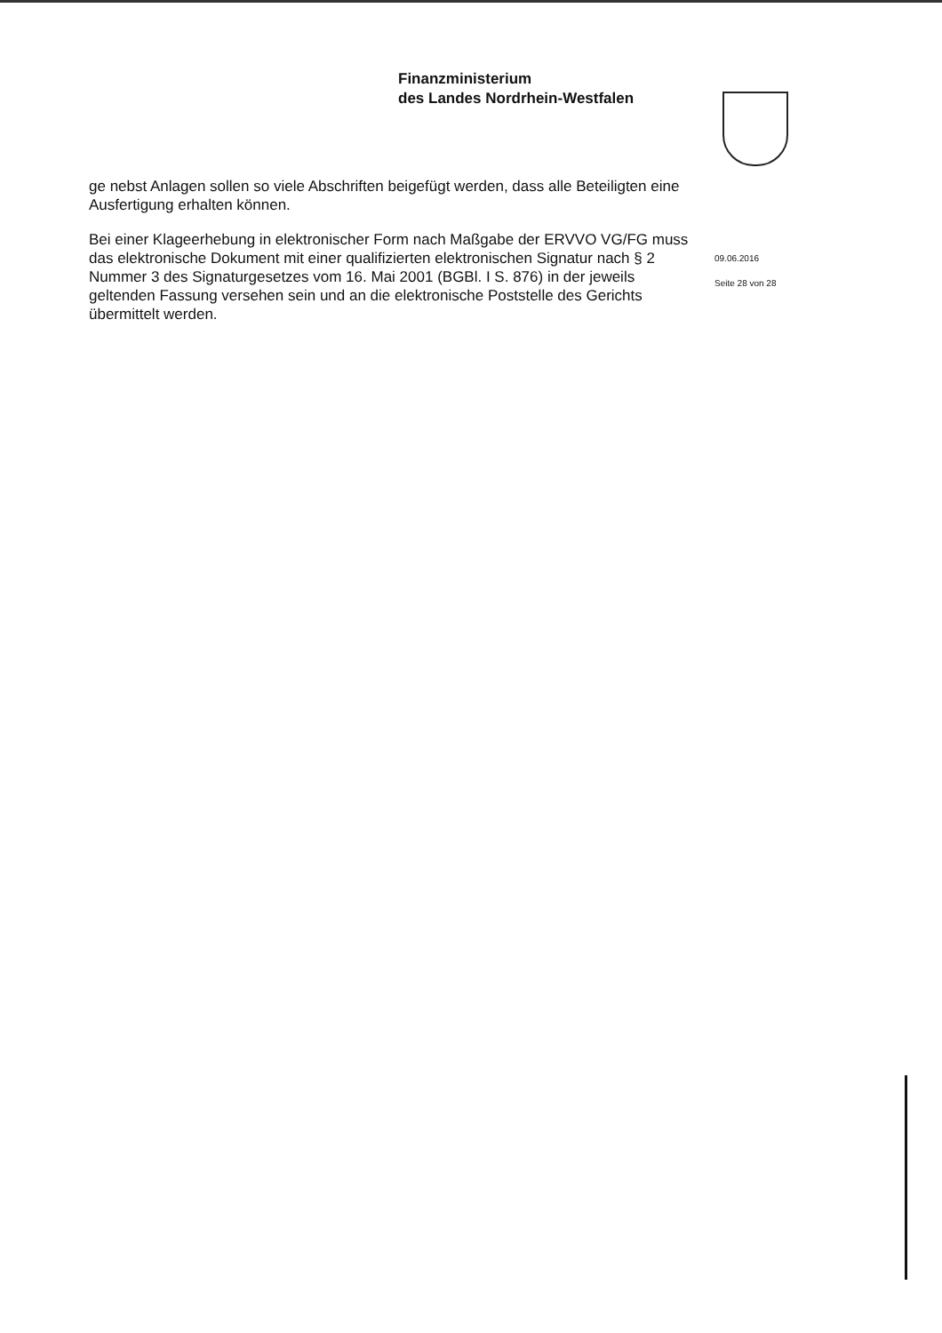Finanzministerium
des Landes Nordrhein-Westfalen
ge nebst Anlagen sollen so viele Abschriften beigefügt werden, dass alle Beteiligten eine Ausfertigung erhalten können.
Bei einer Klageerhebung in elektronischer Form nach Maßgabe der ERVVO VG/FG muss das elektronische Dokument mit einer qualifizierten elektronischen Signatur nach § 2 Nummer 3 des Signaturgesetzes vom 16. Mai 2001 (BGBl. I S. 876) in der jeweils geltenden Fassung versehen sein und an die elektronische Poststelle des Gerichts übermittelt werden.
09.06.2016
Seite 28 von 28